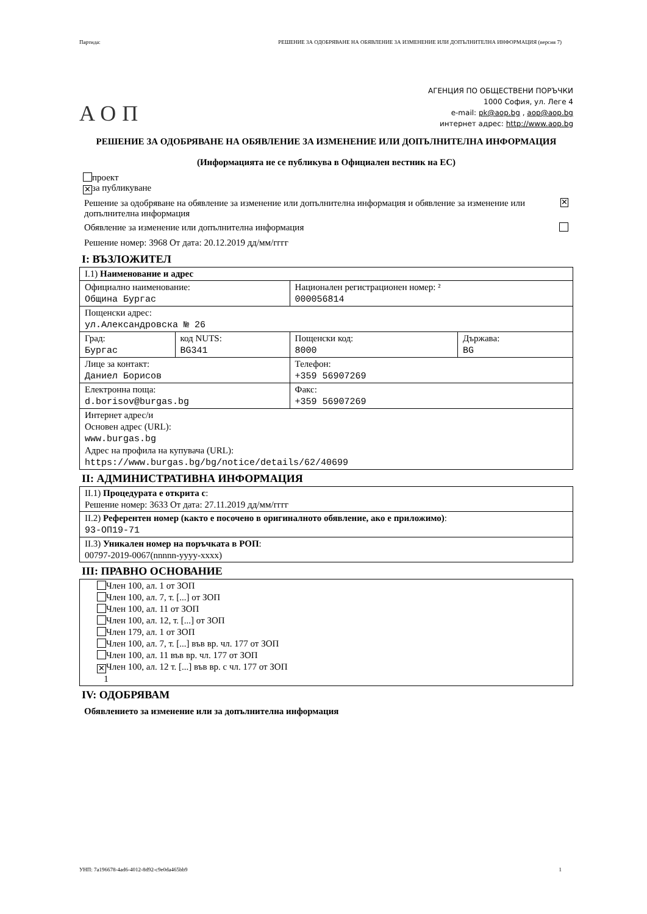Партида: РЕШЕНИЕ ЗА ОДОБРЯВАНЕ НА ОБЯВЛЕНИЕ ЗА ИЗМЕНЕНИЕ ИЛИ ДОПЪЛНИТЕЛНА ИНФОРМАЦИЯ (версия 7)
АОП
АГЕНЦИЯ ПО ОБЩЕСТВЕНИ ПОРЪЧКИ
1000 София, ул. Леге 4
e-mail: pk@aop.bg , aop@aop.bg
интернет адрес: http://www.aop.bg
РЕШЕНИЕ ЗА ОДОБРЯВАНЕ НА ОБЯВЛЕНИЕ ЗА ИЗМЕНЕНИЕ ИЛИ ДОПЪЛНИТЕЛНА ИНФОРМАЦИЯ
(Информацията не се публикува в Официален вестник на ЕС)
проект
✕ за публикуване
Решение за одобряване на обявление за изменение или допълнителна информация и обявление за изменение или допълнителна информация ✕
Обявление за изменение или допълнителна информация
Решение номер: 3968 От дата: 20.12.2019 дд/мм/гггг
I: ВЪЗЛОЖИТЕЛ
| I.1) Наименование и адрес | | | |
| Официално наименование: Община Бургас | | Национален регистрационен номер: ² 000056814 | |
| Пощенски адрес: ул.Александровска № 26 | | | |
| Град: Бургас | код NUTS: BG341 | Пощенски код: 8000 | Държава: BG |
| Лице за контакт: Даниел Борисов | | Телефон: +359 56907269 | |
| Електронна поща: d.borisov@burgas.bg | | Факс: +359 56907269 | |
| Интернет адрес/и Основен адрес (URL): www.burgas.bg Адрес на профила на купувача (URL): https://www.burgas.bg/bg/notice/details/62/40699 | | | |
II: АДМИНИСТРАТИВНА ИНФОРМАЦИЯ
| II.1) Процедурата е открита с : Решение номер: 3633 От дата: 27.11.2019 дд/мм/гггг |
| II.2) Референтен номер (както е посочено в оригиналното обявление, ако е приложимо) : 93-ОП19-71 |
| II.3) Уникален номер на поръчката в РОП : 00797-2019-0067(nnnnn-yyyy-xxxx) |
III: ПРАВНО ОСНОВАНИЕ
| Член 100, ал. 1 от ЗОП Член 100, ал. 7, т. [...] от ЗОП Член 100, ал. 11 от ЗОП Член 100, ал. 12, т. [...] от ЗОП Член 179, ал. 1 от ЗОП Член 100, ал. 7, т. [...] във вр. чл. 177 от ЗОП Член 100, ал. 11 във вр. чл. 177 от ЗОП ✕ Член 100, ал. 12 т. [...] във вр. с чл. 177 от ЗОП 1 |
IV: ОДОБРЯВАМ
Обявлението за изменение или за допълнителна информация
УНП: 7a196678-4ad6-4012-8d92-c9e0da465bb9 1